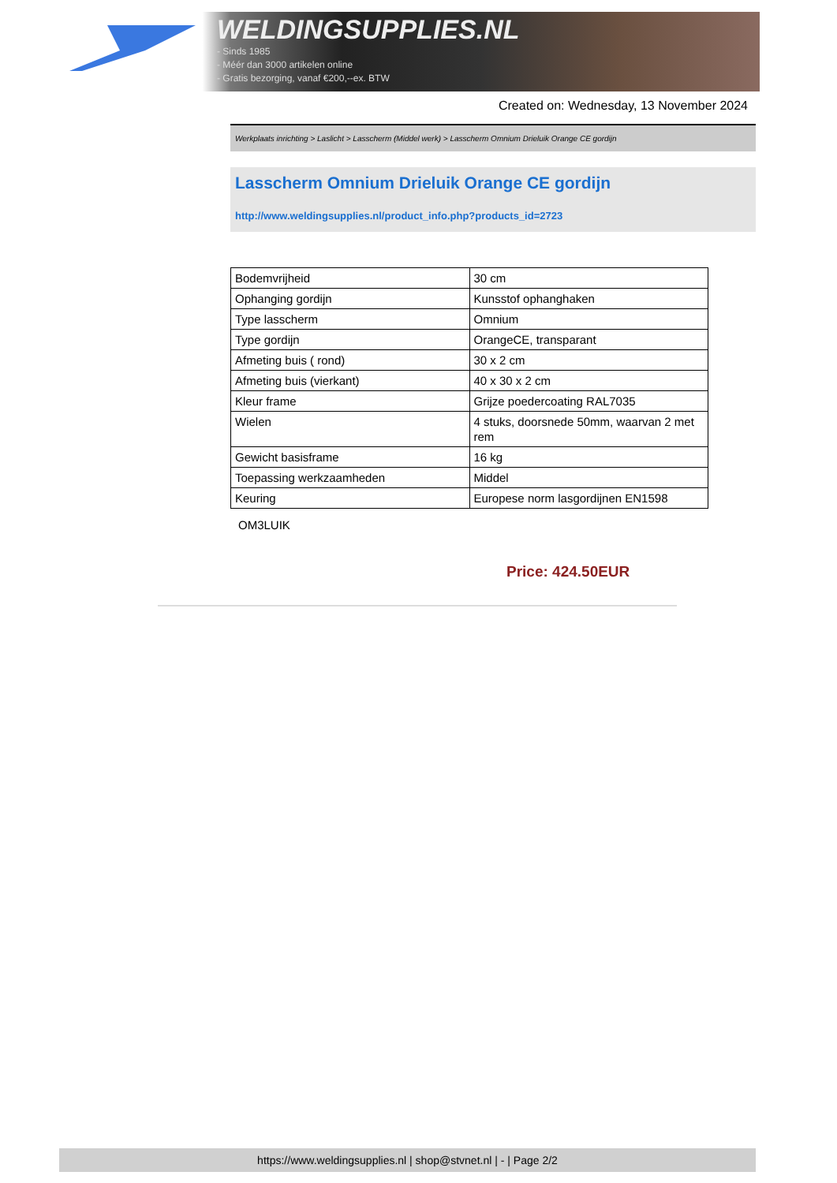WELDINGSUPPLIES.NL
- Sinds 1985
- Méér dan 3000 artikelen online
- Gratis bezorging, vanaf €200,--ex. BTW
Created on: Wednesday, 13 November 2024
Werkplaats inrichting > Laslicht > Lasscherm (Middel werk) > Lasscherm Omnium Drieluik Orange CE gordijn
Lasscherm Omnium Drieluik Orange CE gordijn
http://www.weldingsupplies.nl/product_info.php?products_id=2723
| Bodemvrijheid | 30 cm |
| Ophanging gordijn | Kunsstof ophanghaken |
| Type lasscherm | Omnium |
| Type gordijn | OrangeCE, transparant |
| Afmeting buis ( rond) | 30 x 2 cm |
| Afmeting buis (vierkant) | 40 x 30 x 2 cm |
| Kleur frame | Grijze poedercoating RAL7035 |
| Wielen | 4 stuks, doorsnede 50mm, waarvan 2 met rem |
| Gewicht basisframe | 16 kg |
| Toepassing werkzaamheden | Middel |
| Keuring | Europese norm lasgordijnen EN1598 |
OM3LUIK
Price: 424.50EUR
https://www.weldingsupplies.nl | shop@stvnet.nl | - | Page 2/2